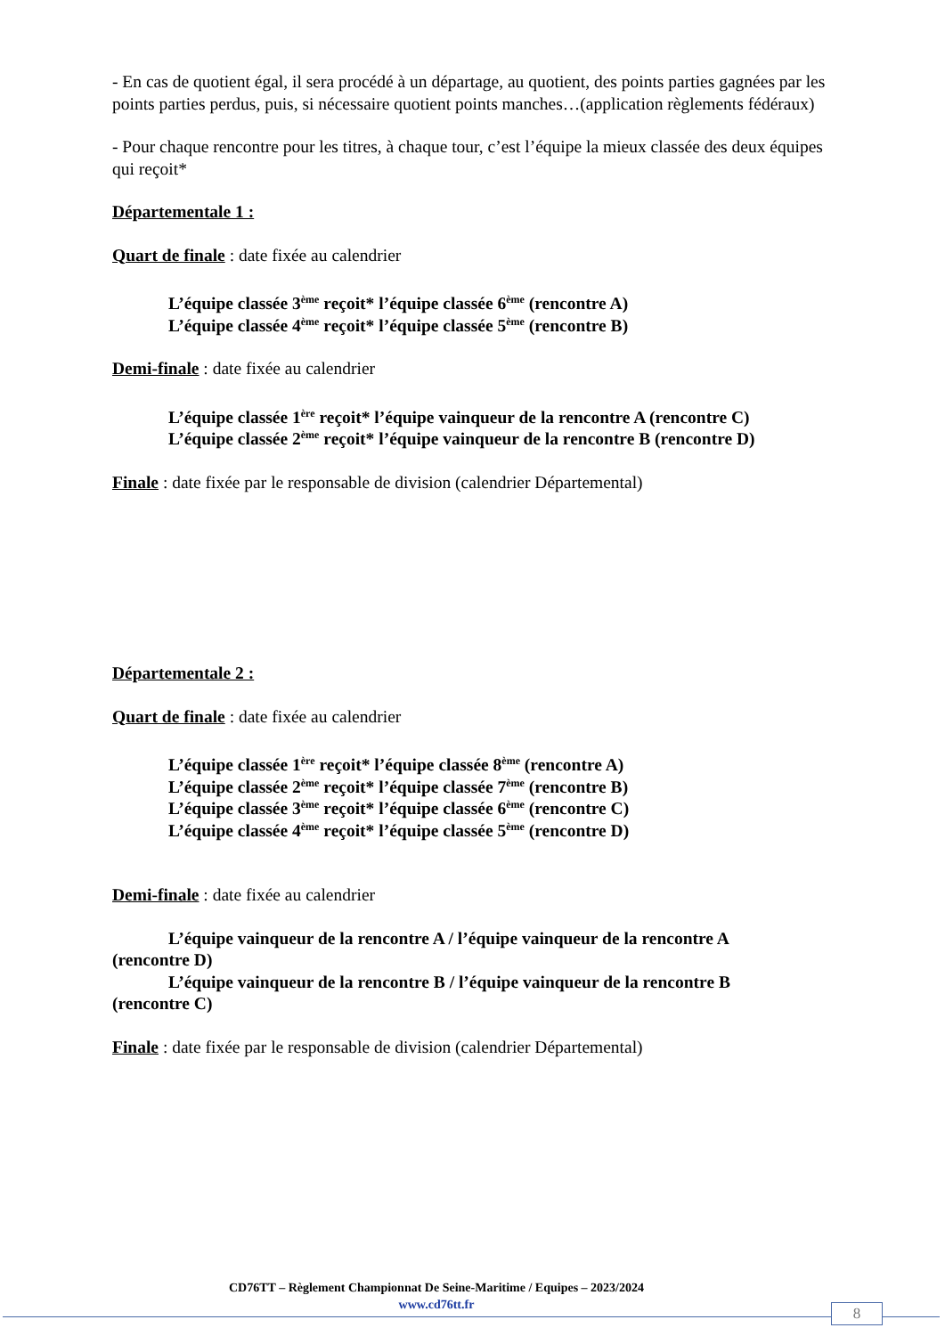- En cas de quotient égal, il sera procédé à un départage, au quotient, des points parties gagnées par les points parties perdus, puis, si nécessaire quotient points manches…(application règlements fédéraux)
- Pour chaque rencontre pour les titres, à chaque tour, c’est l’équipe la mieux classée des deux équipes qui reçoit*
Départementale 1 :
Quart de finale : date fixée au calendrier
L’équipe classée 3<sup>ème</sup> reçoit* l’équipe classée 6<sup>ème</sup> (rencontre A)
L’équipe classée 4<sup>ème</sup> reçoit* l’équipe classée 5<sup>ème</sup> (rencontre B)
Demi-finale : date fixée au calendrier
L’équipe classée 1<sup>ère</sup> reçoit* l’équipe vainqueur de la rencontre A (rencontre C)
L’équipe classée 2<sup>ème</sup> reçoit* l’équipe vainqueur de la rencontre B (rencontre D)
Finale : date fixée par le responsable de division (calendrier Départemental)
Départementale 2 :
Quart de finale : date fixée au calendrier
L’équipe classée 1<sup>ère</sup> reçoit* l’équipe classée 8<sup>ème</sup> (rencontre A)
L’équipe classée 2<sup>ème</sup> reçoit* l’équipe classée 7<sup>ème</sup> (rencontre B)
L’équipe classée 3<sup>ème</sup> reçoit* l’équipe classée 6<sup>ème</sup> (rencontre C)
L’équipe classée 4<sup>ème</sup> reçoit* l’équipe classée 5<sup>ème</sup> (rencontre D)
Demi-finale : date fixée au calendrier
L’équipe vainqueur de la rencontre A / l’équipe vainqueur de la rencontre A
(rencontre D)
L’équipe vainqueur de la rencontre B / l’équipe vainqueur de la rencontre B
(rencontre C)
Finale : date fixée par le responsable de division (calendrier Départemental)
CD76TT – Règlement Championnat De Seine-Maritime / Equipes – 2023/2024
www.cd76tt.fr
8